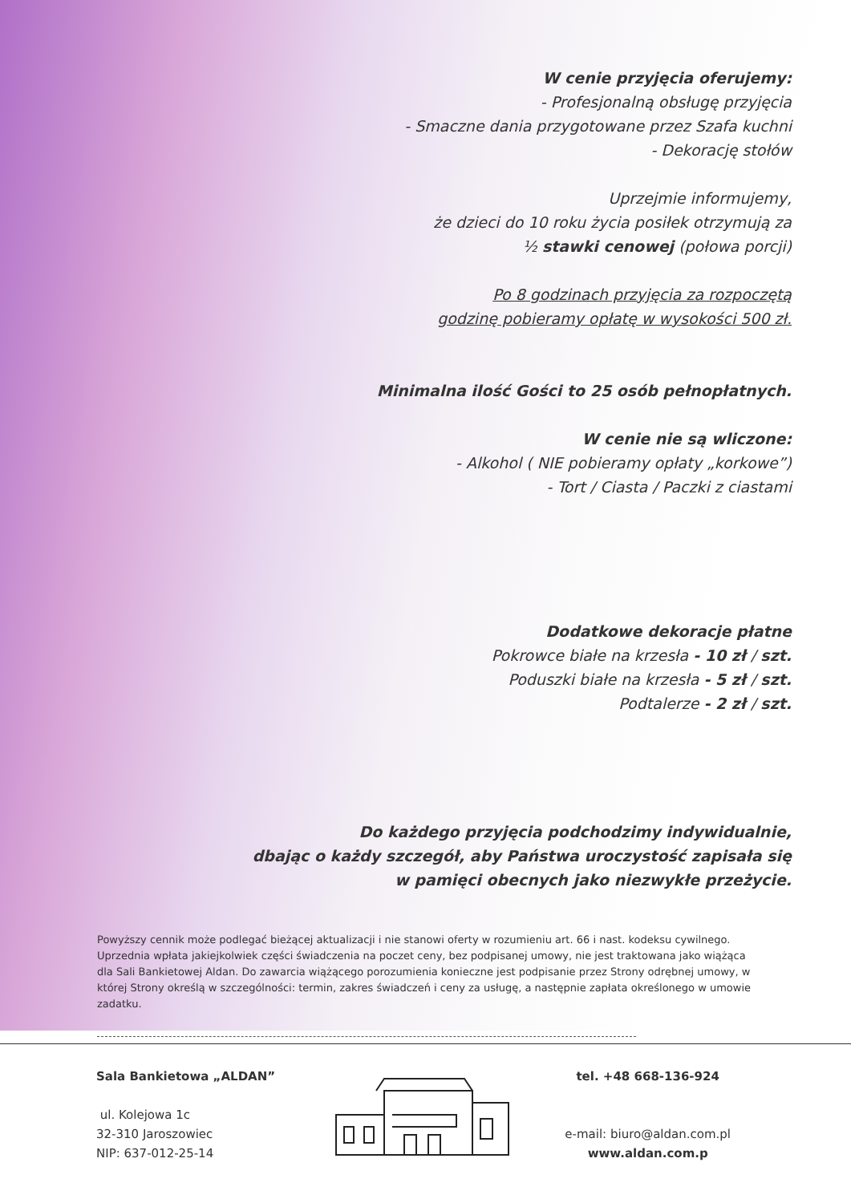W cenie przyjęcia oferujemy:
- Profesjonalną obsługę przyjęcia
- Smaczne dania przygotowane przez Szafa kuchni
- Dekorację stołów
Uprzejmie informujemy,
że dzieci do 10 roku życia posiłek otrzymują za
½ stawki cenowej (połowa porcji)
Po 8 godzinach przyjęcia za rozpoczętą
godzinę pobieramy opłatę w wysokości 500 zł.
Minimalna ilość Gości to 25 osób pełnopłatnych.
W cenie nie są wliczone:
- Alkohol ( NIE pobieramy opłaty „korkowe”)
- Tort / Ciasta / Paczki z ciastami
Dodatkowe dekoracje płatne
Pokrowce białe na krzesła - 10 zł / szt.
Poduszki białe na krzesła - 5 zł / szt.
Podtalerze - 2 zł / szt.
Do każdego przyjęcia podchodzimy indywidualnie,
dbając o każdy szczegół, aby Państwa uroczystość zapisała się
w pamięci obecnych jako niezwykłe przeżycie.
Powyższy cennik może podlegać bieżącej aktualizacji i nie stanowi oferty w rozumieniu art. 66 i nast. kodeksu cywilnego. Uprzednia wpłata jakiejkolwiek części świadczenia na poczet ceny, bez podpisanej umowy, nie jest traktowana jako wiążąca dla Sali Bankietowej Aldan. Do zawarcia wiążącego porozumienia konieczne jest podpisanie przez Strony odrębnej umowy, w której Strony określą w szczególności: termin, zakres świadczeń i ceny za usługę, a następnie zapłata określonego w umowie zadatku.
Sala Bankietowa „ALDAN”
ul. Kolejowa 1c
32-310 Jaroszowiec
NIP: 637-012-25-14
tel. +48 668-136-924
e-mail: biuro@aldan.com.pl
www.aldan.com.p